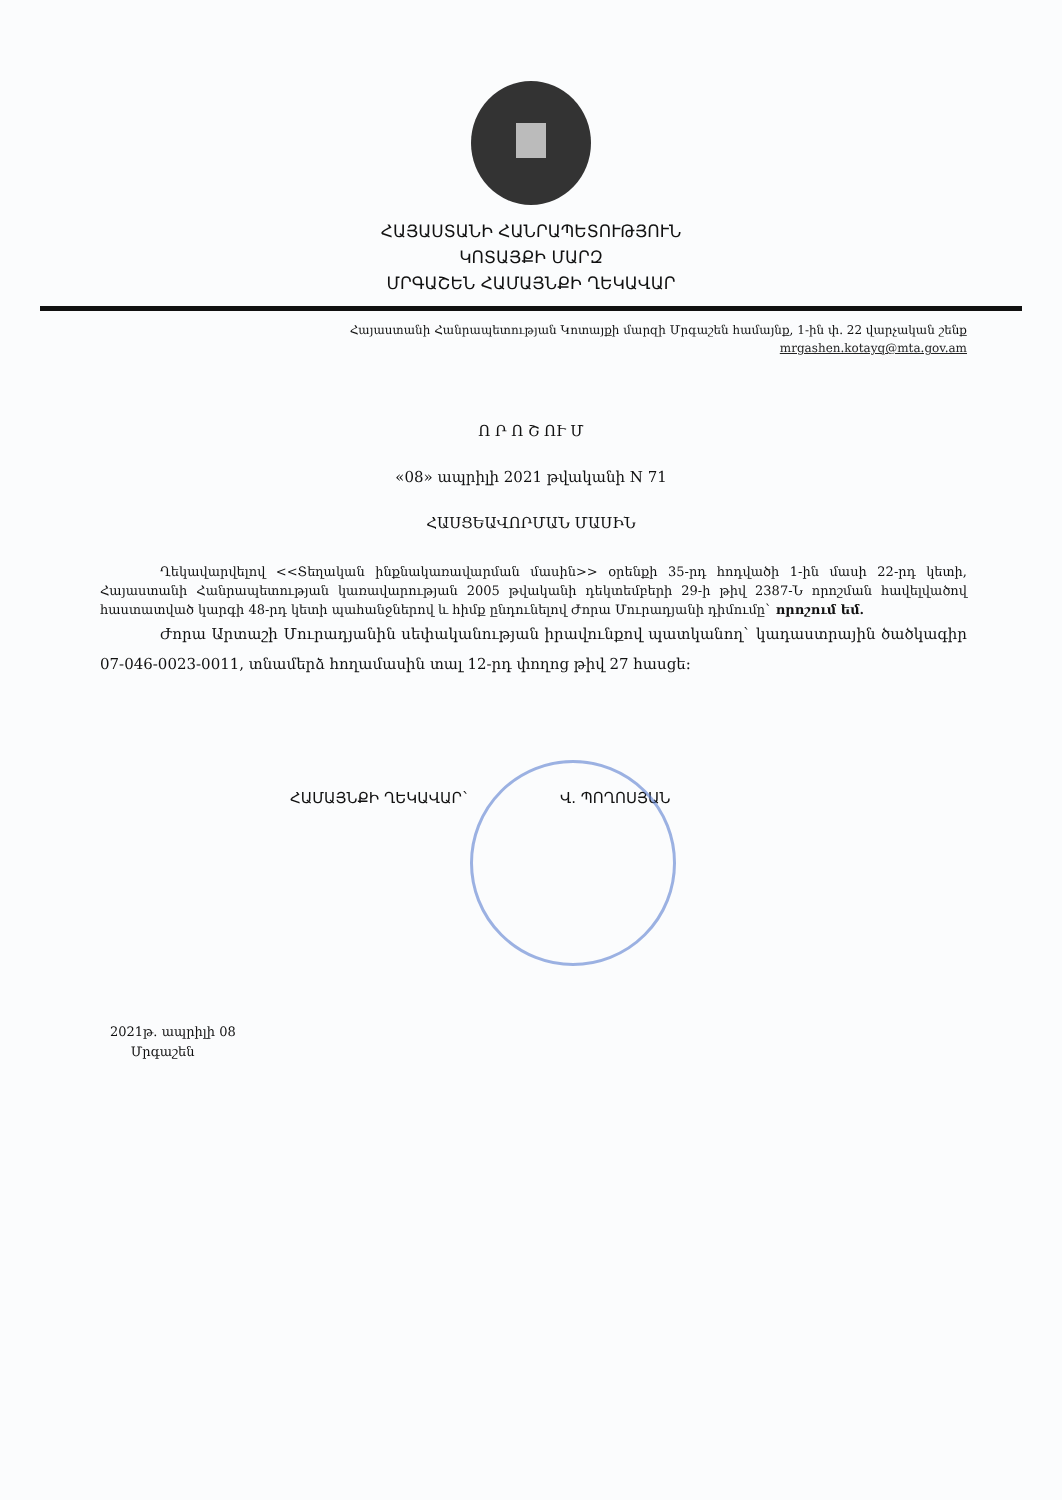ՀԱՅԱՍՏԱՆԻ ՀԱՆՐԱՊԵՏՈՒԹՅՈՒՆ
ԿՈՏԱՅՔԻ ՄԱՐԶ
ՄՐԳԱՇԵՆ ՀԱՄԱՅՆՔԻ ՂԵԿԱՎԱՐ
Հայաստանի Հանրապետության Կոտայքի մարզի Մրգաշեն համայնք, 1-ին փ. 22 վարչական շենք
mrgashen.kotayq@mta.gov.am
Ո Ր Ո Շ ՈՒ Մ
«08» ապրիլի 2021 թվականի N 71
ՀԱՍՑԵԱՎՈՐՄԱՆ ՄԱՍԻՆ
Ղեկավարվելով <<Տեղական ինքնակառավարման մասին>> օրենքի 35-րդ հոդվածի 1-ին մասի 22-րդ կետի, Հայաստանի Հանրապետության կառավարության 2005 թվականի դեկտեմբերի 29-ի թիվ 2387-Ն որոշման հավելվածով հաստատված կարգի 48-րդ կետի պահանջներով և հիմք ընդունելով Ժորա Մուրադյանի դիմումը` որոշում եմ.
Ժորա Արտաշի Մուրադյանին սեփականության իրավունքով պատկանող` կադաստրային ծածկագիր 07-046-0023-0011, տնամերձ հողամասին տալ 12-րդ փողոց թիվ 27 հասցե:
ՀԱՄԱՅՆՔԻ ՂԵԿԱՎԱՐ` Վ. ՊՈՂՈՍՅԱՆ
2021թ. ապրիլի 08
Մրգաշեն